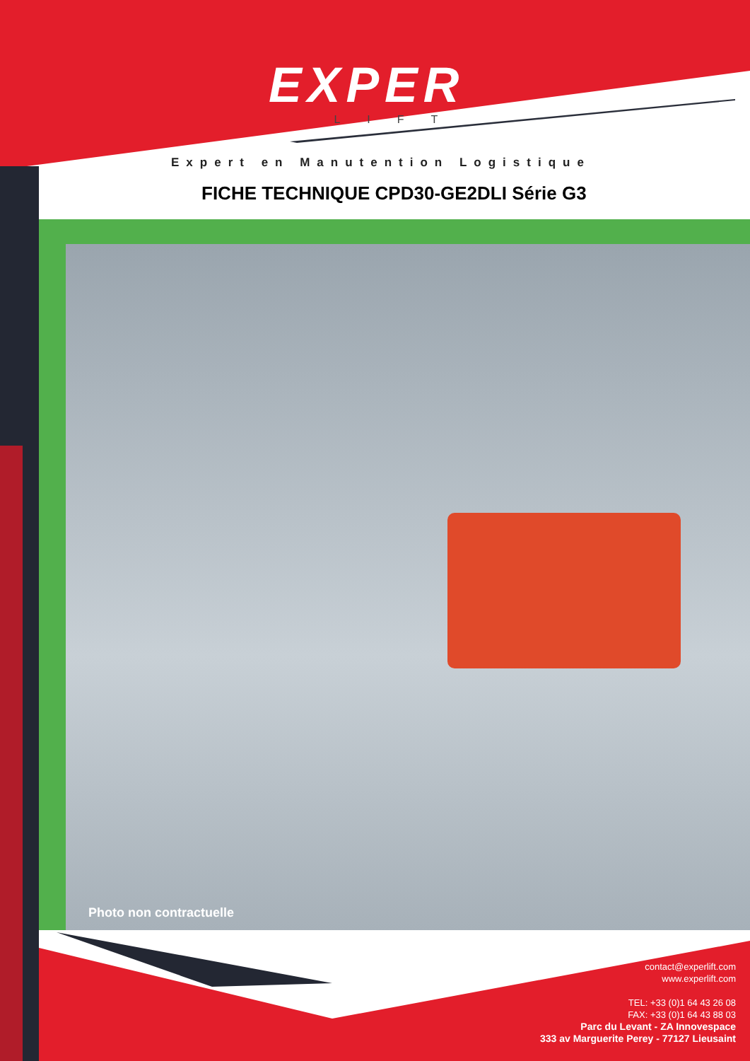EXPER
LIFT
Expert en Manutention Logistique
FICHE TECHNIQUE CPD30-GE2DLI Série G3
Photo non contractuelle
contact@experlift.com
www.experlift.com
TEL: +33 (0)1 64 43 26 08
FAX: +33 (0)1 64 43 88 03
Parc du Levant - ZA Innovespace
333 av Marguerite Perey - 77127 Lieusaint